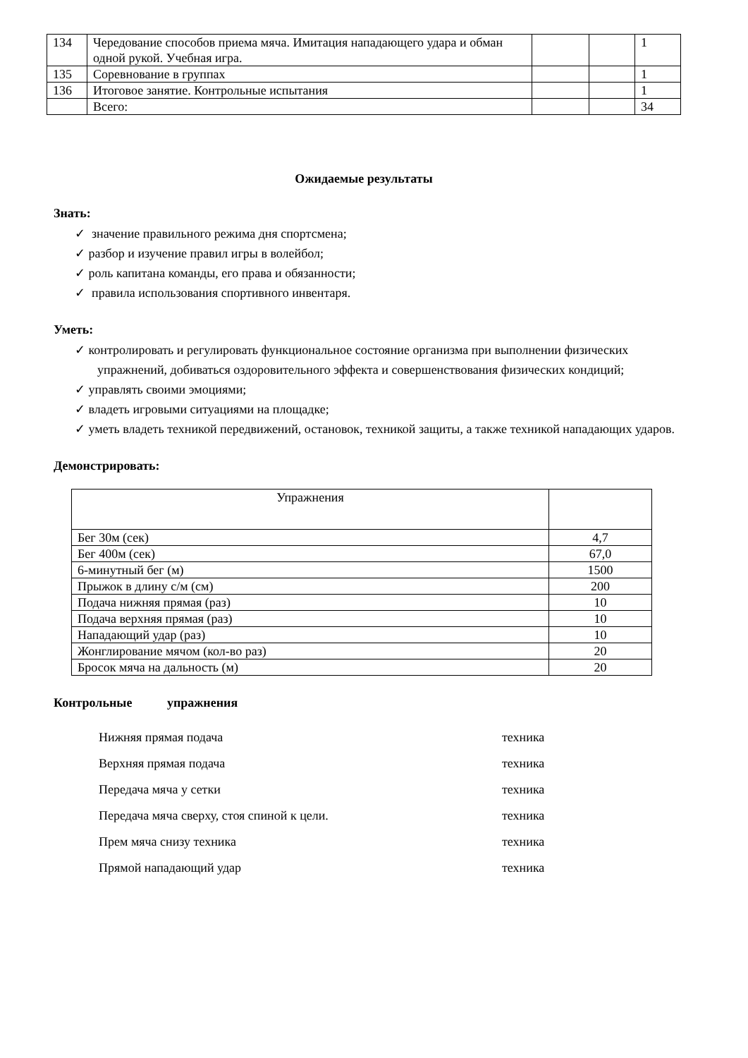| 134 | Чередование способов приема мяча. Имитация нападающего удара и обман одной рукой. Учебная игра. | | | 1 |
| 135 | Соревнование в группах | | | 1 |
| 136 | Итоговое занятие. Контрольные испытания | | | 1 |
| | Всего: | | | 34 |
Ожидаемые результаты
Знать:
✓ значение правильного режима дня спортсмена;
✓ разбор и изучение правил игры в волейбол;
✓ роль капитана команды, его права и обязанности;
✓ правила использования спортивного инвентаря.
Уметь:
✓ контролировать и регулировать функциональное состояние организма при выполнении физических упражнений, добиваться оздоровительного эффекта и совершенствования физических кондиций;
✓ управлять своими эмоциями;
✓ владеть игровыми ситуациями на площадке;
✓ уметь владеть техникой передвижений, остановок, техникой защиты, а также техникой нападающих ударов.
Демонстрировать:
| Упражнения | |
| Бег 30м (сек) | 4,7 |
| Бег 400м (сек) | 67,0 |
| 6-минутный бег (м) | 1500 |
| Прыжок в длину с/м (см) | 200 |
| Подача нижняя прямая (раз) | 10 |
| Подача верхняя прямая (раз) | 10 |
| Нападающий удар (раз) | 10 |
| Жонглирование мячом (кол-во раз) | 20 |
| Бросок мяча на дальность (м) | 20 |
Контрольные упражнения
Нижняя прямая подача техника
Верхняя прямая подача техника
Передача мяча у сетки техника
Передача мяча сверху, стоя спиной к цели. техника
Прем мяча снизу техника техника
Прямой нападающий удар техника